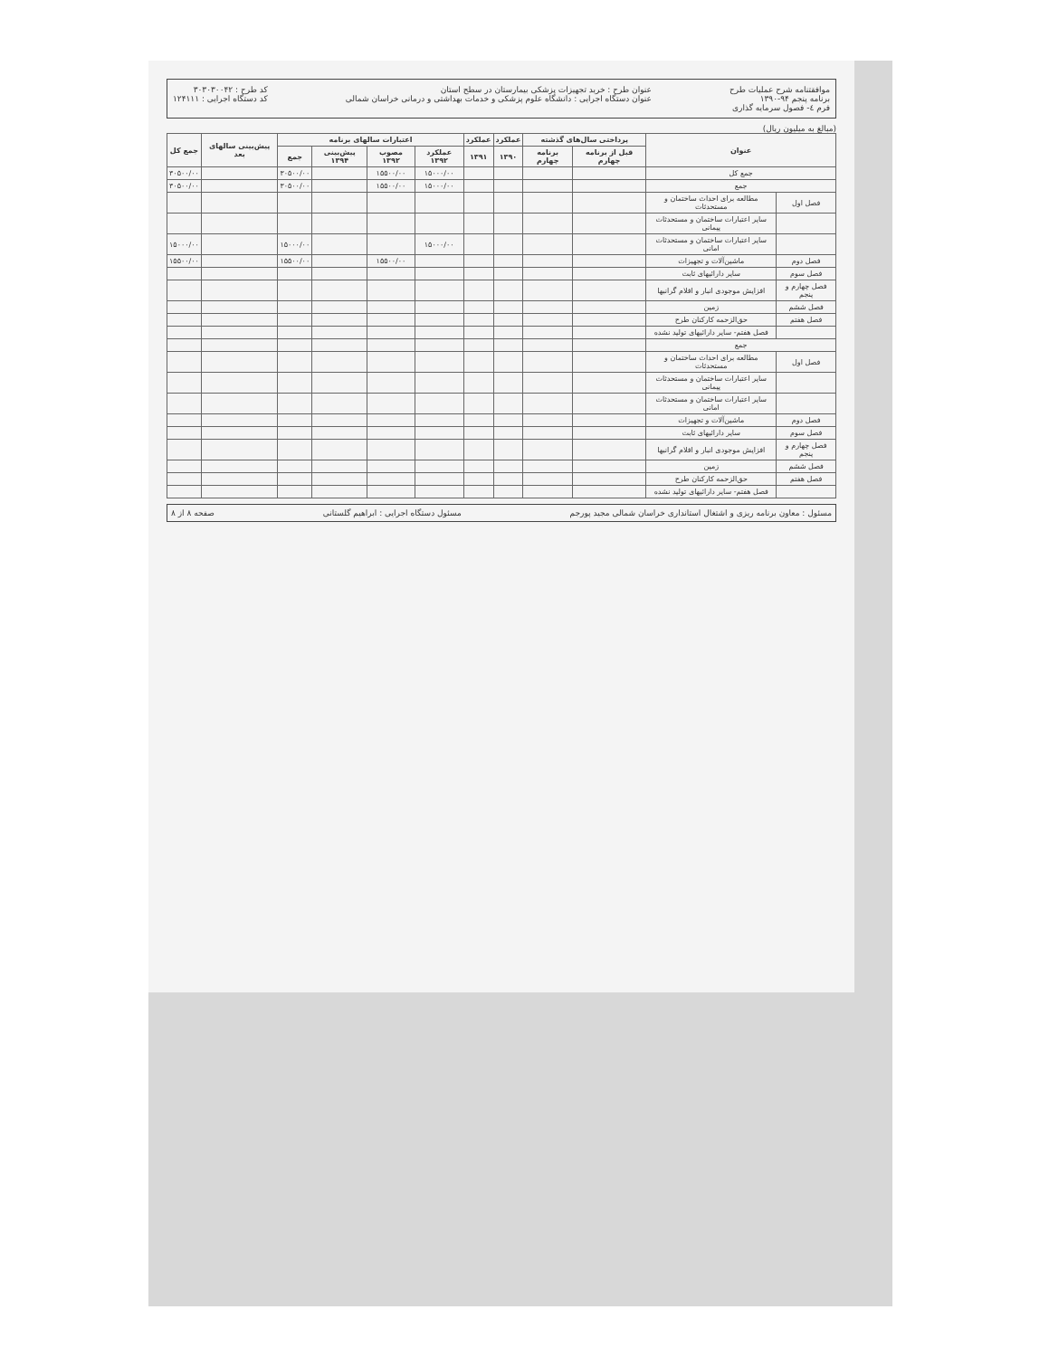موافقتنامه شرح عملیات طرح
برنامه پنجم ۹۴-۱۳۹۰
فرم ٤- فصول سرمایه گذاری
عنوان طرح : خرید تجهیزات پزشکی بیمارستان در سطح استان
عنوان دستگاه اجرایی : دانشگاه علوم پزشکی و خدمات بهداشتی و درمانی خراسان شمالی
کد طرح : ۳۰۳۰۳۰۰۴۲
کد دستگاه اجرایی : ۱۲۴۱۱۱
(مبالغ به میلیون ریال)
| عنوان | | پرداختی سال‌های گذشته | | عملکرد | عملکرد | اعتبارات سالهای برنامه | | | | پیش‌بینی سالهای بعد | جمع کل |
| --- | --- | --- | --- | --- | --- | --- | --- | --- | --- | --- | --- |
| | | قبل از برنامه چهارم | برنامه چهارم | ۱۳۹۰ | ۱۳۹۱ | عملکرد ۱۳۹۲ | مصوب ۱۳۹۲ | پیش‌بینی ۱۳۹۴ | جمع | | |
| جمع کل | | | | | | ۱۵۰۰۰/۰۰ | ۱۵۵۰۰/۰۰ | | ۳۰۵۰۰/۰۰ | | ۳۰۵۰۰/۰۰ |
| جمع | | | | | | ۱۵۰۰۰/۰۰ | ۱۵۵۰۰/۰۰ | | ۳۰۵۰۰/۰۰ | | ۳۰۵۰۰/۰۰ |
| فصل اول | مطالعه برای احداث ساختمان و مستحدثات | | | | | | | | | | |
| | سایر اعتبارات ساختمان و مستحدثات پیمانی | | | | | | | | | | |
| | سایر اعتبارات ساختمان و مستحدثات امانی | | | | | ۱۵۰۰۰/۰۰ | | | ۱۵۰۰۰/۰۰ | | ۱۵۰۰۰/۰۰ |
| فصل دوم | ماشین‌آلات و تجهیزات | | | | | | ۱۵۵۰۰/۰۰ | | ۱۵۵۰۰/۰۰ | | ۱۵۵۰۰/۰۰ |
| فصل سوم | سایر دارائیهای ثابت | | | | | | | | | | |
| فصل چهارم و پنجم | افزایش موجودی انبار و اقلام گرانبها | | | | | | | | | | |
| فصل ششم | زمین | | | | | | | | | | |
| فصل هفتم | حق‌الزحمه کارکنان طرح | | | | | | | | | | |
| | فصل هفتم- سایر دارائیهای تولید نشده | | | | | | | | | | |
| جمع | | | | | | | | | | | |
| فصل اول | مطالعه برای احداث ساختمان و مستحدثات | | | | | | | | | | |
| | سایر اعتبارات ساختمان و مستحدثات پیمانی | | | | | | | | | | |
| | سایر اعتبارات ساختمان و مستحدثات امانی | | | | | | | | | | |
| فصل دوم | ماشین‌آلات و تجهیزات | | | | | | | | | | |
| فصل سوم | سایر دارائیهای ثابت | | | | | | | | | | |
| فصل چهارم و پنجم | افزایش موجودی انبار و اقلام گرانبها | | | | | | | | | | |
| فصل ششم | زمین | | | | | | | | | | |
| فصل هفتم | حق‌الزحمه کارکنان طرح | | | | | | | | | | |
| | فصل هفتم- سایر دارائیهای تولید نشده | | | | | | | | | | |
مسئول : معاون برنامه ریزی و اشتغال استانداری خراسان شمالی مجید پورجم مسئول دستگاه اجرایی : ابراهیم گلستانی صفحه ۸ از ۸